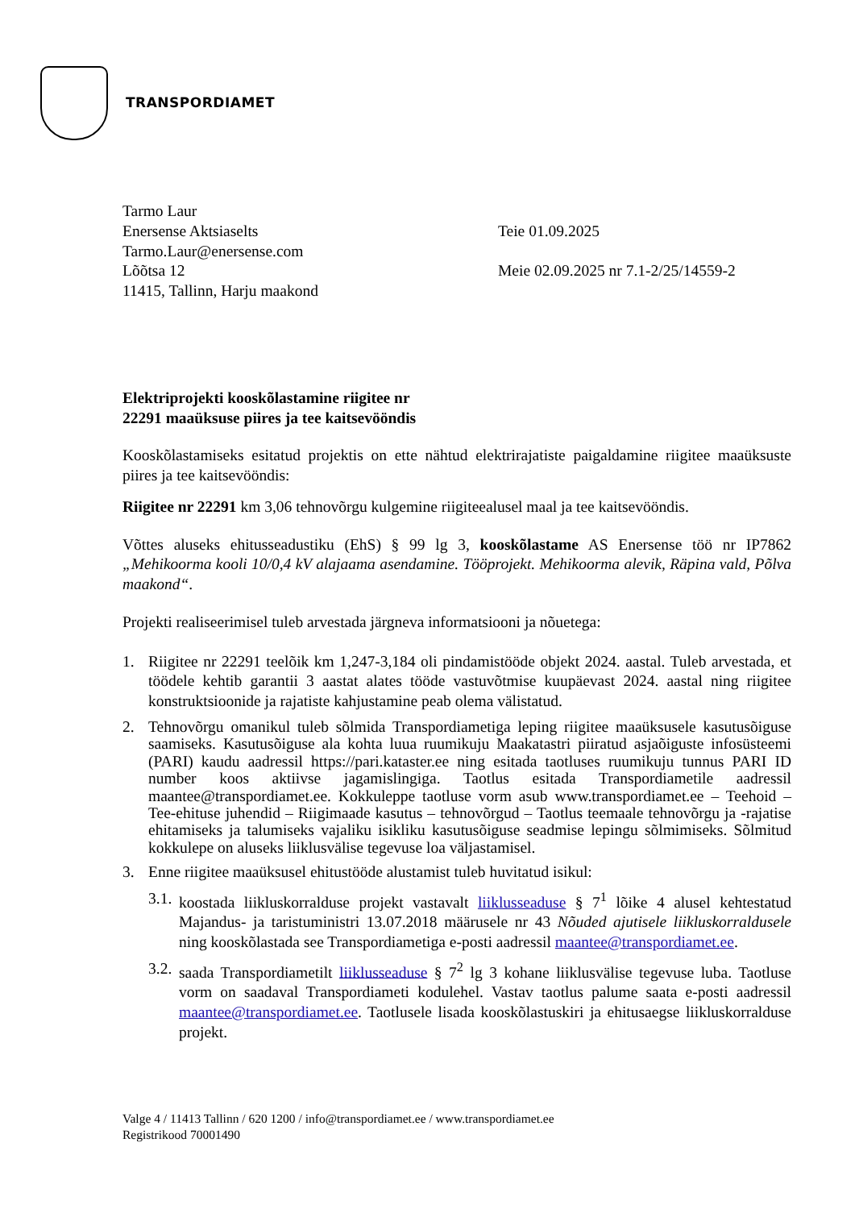TRANSPORDIAMET
Tarmo Laur
Enersense Aktsiaselts
Tarmo.Laur@enersense.com
Lõõtsa 12
11415, Tallinn, Harju maakond
Teie 01.09.2025
Meie 02.09.2025 nr 7.1-2/25/14559-2
Elektriprojekti kooskõlastamine riigitee nr
22291 maaüksuse piires ja tee kaitsevööndis
Kooskõlastamiseks esitatud projektis on ette nähtud elektrirajatiste paigaldamine riigitee maaüksuste piires ja tee kaitsevööndis:
Riigitee nr 22291 km 3,06 tehnovõrgu kulgemine riigiteealusel maal ja tee kaitsevööndis.
Võttes aluseks ehitusseadustiku (EhS) § 99 lg 3, kooskõlastame AS Enersense töö nr IP7862 „Mehikoorma kooli 10/0,4 kV alajaama asendamine. Tööprojekt. Mehikoorma alevik, Räpina vald, Põlva maakond“.
Projekti realiseerimisel tuleb arvestada järgneva informatsiooni ja nõuetega:
1. Riigitee nr 22291 teelõik km 1,247-3,184 oli pindamistööde objekt 2024. aastal. Tuleb arvestada, et töödele kehtib garantii 3 aastat alates tööde vastuvõtmise kuupäevast 2024. aastal ning riigitee konstruktsioonide ja rajatiste kahjustamine peab olema välistatud.
2. Tehnovõrgu omanikul tuleb sõlmida Transpordiametiga leping riigitee maaüksusele kasutusõiguse saamiseks. Kasutusõiguse ala kohta luua ruumikuju Maakatastri piiratud asjaõiguste infosüsteemi (PARI) kaudu aadressil https://pari.kataster.ee ning esitada taotluses ruumikuju tunnus PARI ID number koos aktiivse jagamislingiga. Taotlus esitada Transpordiametile aadressil maantee@transpordiamet.ee. Kokkuleppe taotluse vorm asub www.transpordiamet.ee – Teehoid – Tee-ehituse juhendid – Riigimaade kasutus – tehnovõrgud – Taotlus teemaale tehnovõrgu ja -rajatise ehitamiseks ja talumiseks vajaliku isikliku kasutusõiguse seadmise lepingu sõlmimiseks. Sõlmitud kokkulepe on aluseks liiklusvälise tegevuse loa väljastamisel.
3. Enne riigitee maaüksusel ehitustööde alustamist tuleb huvitatud isikul:
3.1. koostada liikluskorralduse projekt vastavalt liiklusseaduse § 7<sup>1</sup> lõike 4 alusel kehtestatud Majandus- ja taristuministri 13.07.2018 määrusele nr 43 Nõuded ajutisele liikluskorraldusele ning kooskõlastada see Transpordiametiga e-posti aadressil maantee@transpordiamet.ee.
3.2. saada Transpordiametilt liiklusseaduse § 7<sup>2</sup> lg 3 kohane liiklusvälise tegevuse luba. Taotluse vorm on saadaval Transpordiameti kodulehel. Vastav taotlus palume saata e-posti aadressil maantee@transpordiamet.ee. Taotlusele lisada kooskõlastuskiri ja ehitusaegse liikluskorralduse projekt.
Valge 4 / 11413 Tallinn / 620 1200 / info@transpordiamet.ee / www.transpordiamet.ee
Registrikood 70001490